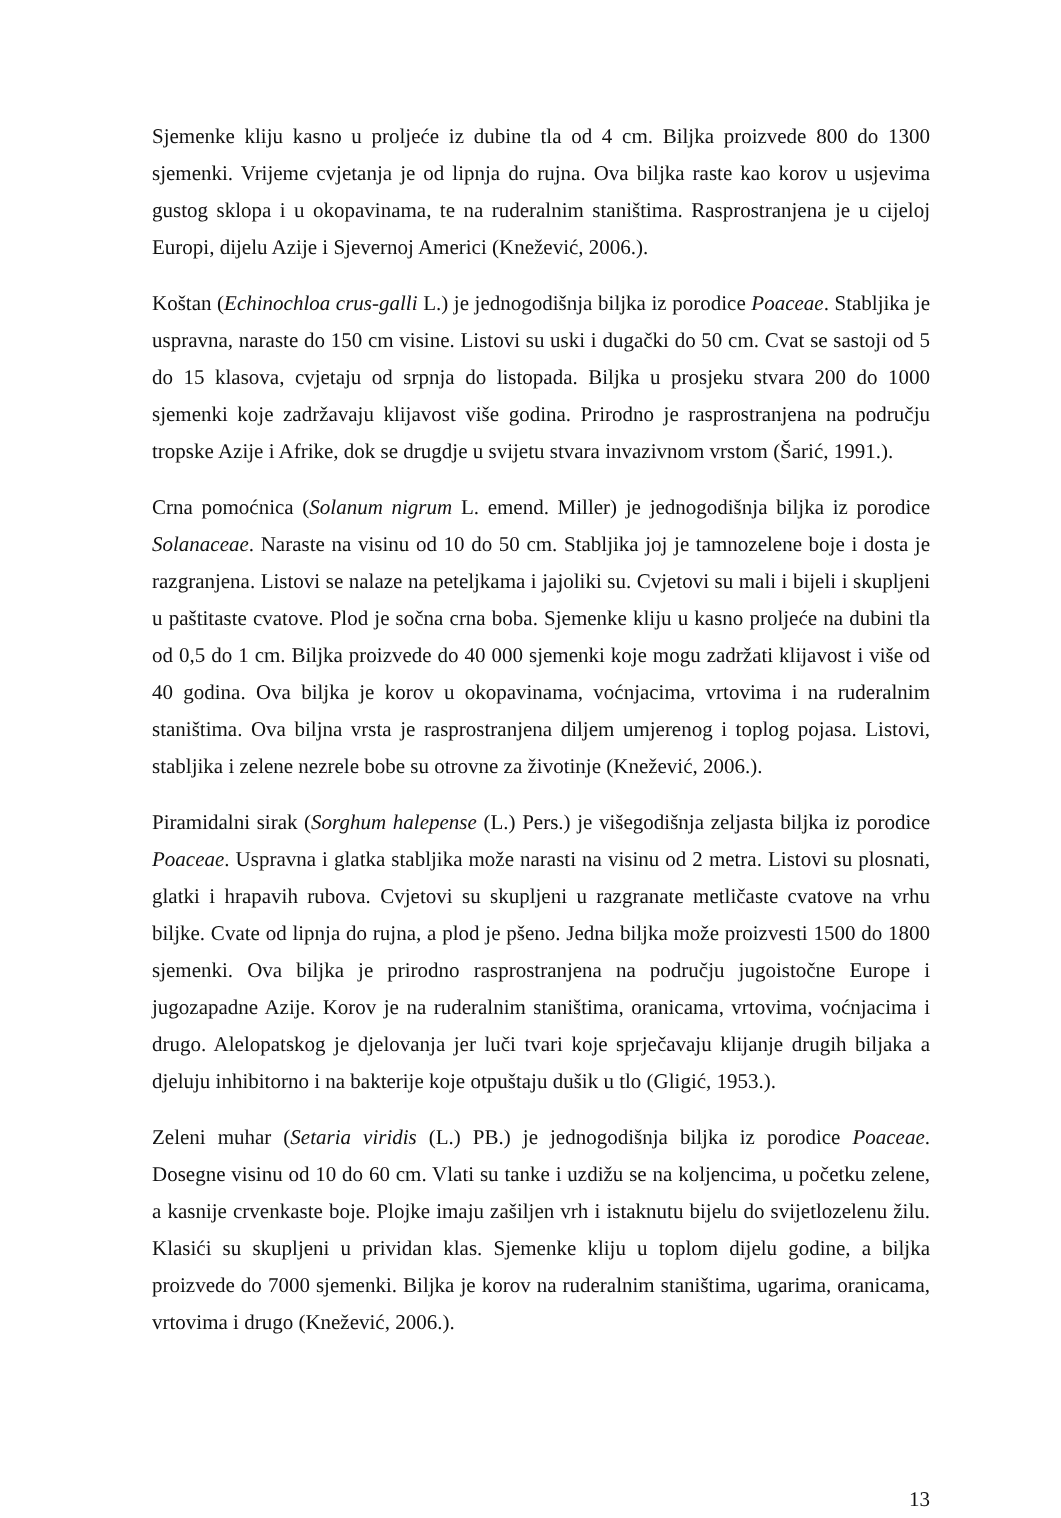Sjemenke kliju kasno u proljeće iz dubine tla od 4 cm. Biljka proizvede 800 do 1300 sjemenki. Vrijeme cvjetanja je od lipnja do rujna. Ova biljka raste kao korov u usjevima gustog sklopa i u okopavinama, te na ruderalnim staništima. Rasprostranjena je u cijeloj Europi, dijelu Azije i Sjevernoj Americi (Knežević, 2006.).
Koštan (Echinochloa crus-galli L.) je jednogodišnja biljka iz porodice Poaceae. Stabljika je uspravna, naraste do 150 cm visine. Listovi su uski i dugački do 50 cm. Cvat se sastoji od 5 do 15 klasova, cvjetaju od srpnja do listopada. Biljka u prosjeku stvara 200 do 1000 sjemenki koje zadržavaju klijavost više godina. Prirodno je rasprostranjena na području tropske Azije i Afrike, dok se drugdje u svijetu stvara invazivnom vrstom (Šarić, 1991.).
Crna pomoćnica (Solanum nigrum L. emend. Miller) je jednogodišnja biljka iz porodice Solanaceae. Naraste na visinu od 10 do 50 cm. Stabljika joj je tamnozelene boje i dosta je razgranjena. Listovi se nalaze na peteljkama i jajoliki su. Cvjetovi su mali i bijeli i skupljeni u paštitaste cvatove. Plod je sočna crna boba. Sjemenke kliju u kasno proljeće na dubini tla od 0,5 do 1 cm. Biljka proizvede do 40 000 sjemenki koje mogu zadržati klijavost i više od 40 godina. Ova biljka je korov u okopavinama, voćnjacima, vrtovima i na ruderalnim staništima. Ova biljna vrsta je rasprostranjena diljem umjerenog i toplog pojasa. Listovi, stabljika i zelene nezrele bobe su otrovne za životinje (Knežević, 2006.).
Piramidalni sirak (Sorghum halepense (L.) Pers.) je višegodišnja zeljasta biljka iz porodice Poaceae. Uspravna i glatka stabljika može narasti na visinu od 2 metra. Listovi su plosnati, glatki i hrapavih rubova. Cvjetovi su skupljeni u razgranate metličaste cvatove na vrhu biljke. Cvate od lipnja do rujna, a plod je pšeno. Jedna biljka može proizvesti 1500 do 1800 sjemenki. Ova biljka je prirodno rasprostranjena na području jugoistočne Europe i jugozapadne Azije. Korov je na ruderalnim staništima, oranicama, vrtovima, voćnjacima i drugo. Alelopatskog je djelovanja jer luči tvari koje sprječavaju klijanje drugih biljaka a djeluju inhibitorno i na bakterije koje otpuštaju dušik u tlo (Gligić, 1953.).
Zeleni muhar (Setaria viridis (L.) PB.) je jednogodišnja biljka iz porodice Poaceae. Dosegne visinu od 10 do 60 cm. Vlati su tanke i uzdižu se na koljencima, u početku zelene, a kasnije crvenkaste boje. Plojke imaju zašiljen vrh i istaknutu bijelu do svijetlozelenu žilu. Klasići su skupljeni u prividan klas. Sjemenke kliju u toplom dijelu godine, a biljka proizvede do 7000 sjemenki. Biljka je korov na ruderalnim staništima, ugarima, oranicama, vrtovima i drugo (Knežević, 2006.).
13